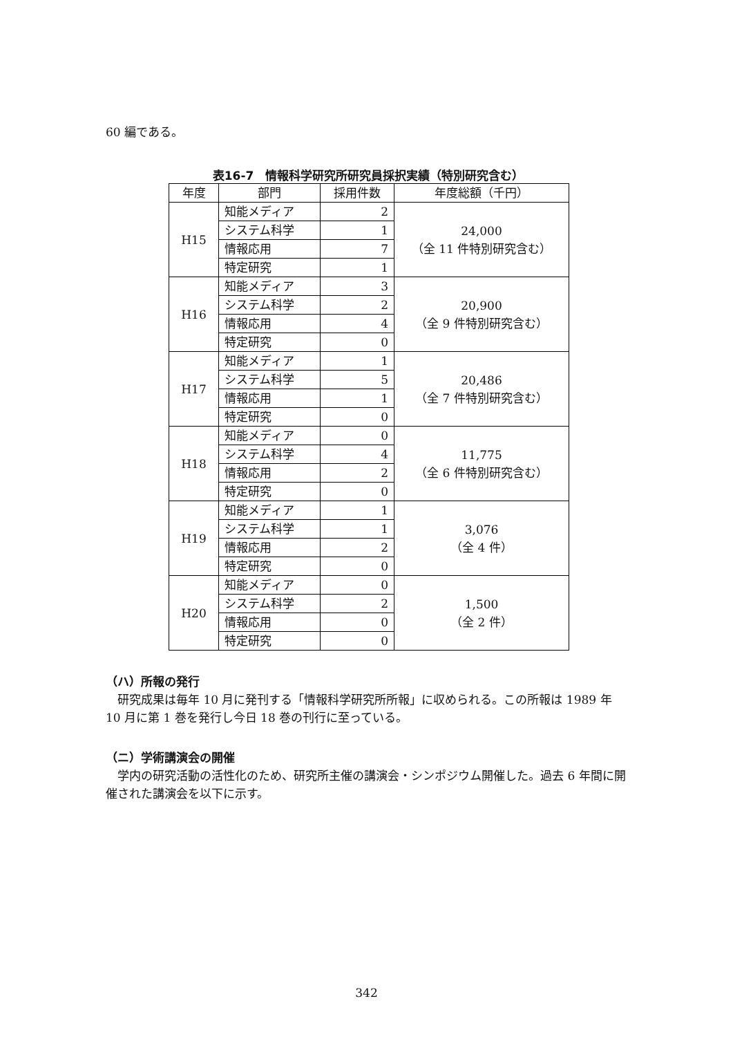60 編である。
表16-7　情報科学研究所研究員採択実績（特別研究含む）
| 年度 | 部門 | 採用件数 | 年度総額（千円） |
| --- | --- | --- | --- |
| H15 | 知能メディア | 2 | 24,000 （全 11 件特別研究含む） |
| | システム科学 | 1 | |
| | 情報応用 | 7 | |
| | 特定研究 | 1 | |
| H16 | 知能メディア | 3 | 20,900 （全 9 件特別研究含む） |
| | システム科学 | 2 | |
| | 情報応用 | 4 | |
| | 特定研究 | 0 | |
| H17 | 知能メディア | 1 | 20,486 （全 7 件特別研究含む） |
| | システム科学 | 5 | |
| | 情報応用 | 1 | |
| | 特定研究 | 0 | |
| H18 | 知能メディア | 0 | 11,775 （全 6 件特別研究含む） |
| | システム科学 | 4 | |
| | 情報応用 | 2 | |
| | 特定研究 | 0 | |
| H19 | 知能メディア | 1 | 3,076 （全 4 件） |
| | システム科学 | 1 | |
| | 情報応用 | 2 | |
| | 特定研究 | 0 | |
| H20 | 知能メディア | 0 | 1,500 （全 2 件） |
| | システム科学 | 2 | |
| | 情報応用 | 0 | |
| | 特定研究 | 0 | |
（ハ）所報の発行
　研究成果は毎年 10 月に発刊する「情報科学研究所所報」に収められる。この所報は 1989 年 10 月に第 1 巻を発行し今日 18 巻の刊行に至っている。
（ニ）学術講演会の開催
　学内の研究活動の活性化のため、研究所主催の講演会・シンポジウム開催した。過去 6 年間に開催された講演会を以下に示す。
342